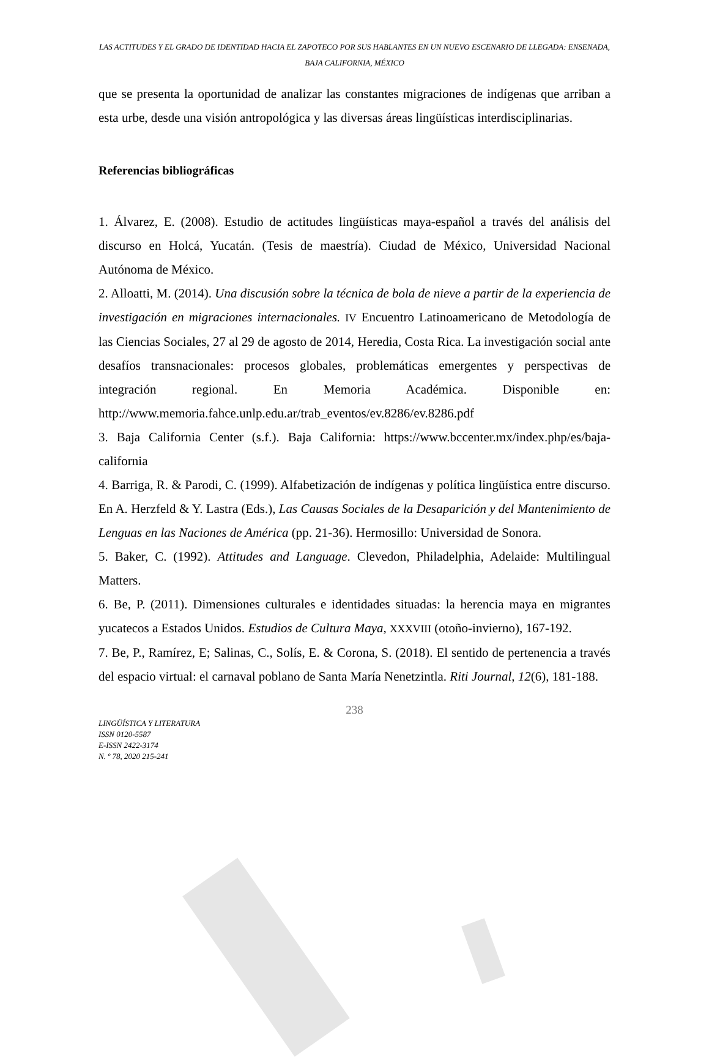LAS ACTITUDES Y EL GRADO DE IDENTIDAD HACIA EL ZAPOTECO POR SUS HABLANTES EN UN NUEVO ESCENARIO DE LLEGADA: ENSENADA, BAJA CALIFORNIA, MÉXICO
que se presenta la oportunidad de analizar las constantes migraciones de indígenas que arriban a esta urbe, desde una visión antropológica y las diversas áreas lingüísticas interdisciplinarias.
Referencias bibliográficas
1. Álvarez, E. (2008). Estudio de actitudes lingüísticas maya-español a través del análisis del discurso en Holcá, Yucatán. (Tesis de maestría). Ciudad de México, Universidad Nacional Autónoma de México.
2. Alloatti, M. (2014). Una discusión sobre la técnica de bola de nieve a partir de la experiencia de investigación en migraciones internacionales. IV Encuentro Latinoamericano de Metodología de las Ciencias Sociales, 27 al 29 de agosto de 2014, Heredia, Costa Rica. La investigación social ante desafíos transnacionales: procesos globales, problemáticas emergentes y perspectivas de integración regional. En Memoria Académica. Disponible en: http://www.memoria.fahce.unlp.edu.ar/trab_eventos/ev.8286/ev.8286.pdf
3. Baja California Center (s.f.). Baja California: https://www.bccenter.mx/index.php/es/baja-california
4. Barriga, R. & Parodi, C. (1999). Alfabetización de indígenas y política lingüística entre discurso. En A. Herzfeld & Y. Lastra (Eds.), Las Causas Sociales de la Desaparición y del Mantenimiento de Lenguas en las Naciones de América (pp. 21-36). Hermosillo: Universidad de Sonora.
5. Baker, C. (1992). Attitudes and Language. Clevedon, Philadelphia, Adelaide: Multilingual Matters.
6. Be, P. (2011). Dimensiones culturales e identidades situadas: la herencia maya en migrantes yucatecos a Estados Unidos. Estudios de Cultura Maya, XXXVIII (otoño-invierno), 167-192.
7. Be, P., Ramírez, E; Salinas, C., Solís, E. & Corona, S. (2018). El sentido de pertenencia a través del espacio virtual: el carnaval poblano de Santa María Nenetzintla. Riti Journal, 12(6), 181-188.
238
LINGÜÍSTICA Y LITERATURA
ISSN 0120-5587
E-ISSN 2422-3174
N. º 78, 2020 215-241